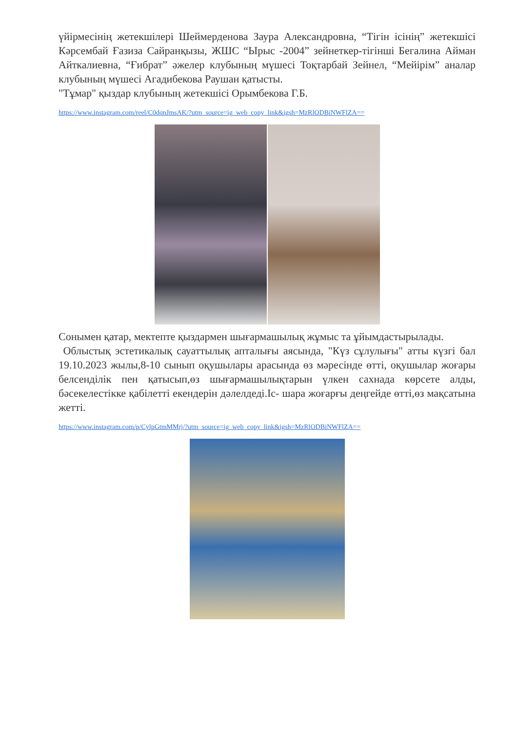үйірмесінің жетекшілері Шеймерденова Заура Александровна, “Тігін ісінің” жетекшісі Кәрсембай Ғазиза Сайранқызы, ЖШС “Ырыс -2004” зейнеткер-тігінші Бегалина Айман Айткалиевна, “Ғибрат” әжелер клубының мүшесі Тоқтарбай Зейнел, “Мейірім” аналар клубының мүшесі Агадибекова Раушан қатысты.
"Тұмар" қыздар клубының жетекшісі Орымбекова Г.Б.
https://www.instagram.com/reel/C0dqnJmsAK/?utm_source=ig_web_copy_link&igsh=MzRlODBiNWFlZA==
Сонымен қатар, мектепте қыздармен шығармашылық жұмыс та ұйымдастырылады.
Облыстық эстетикалық сауаттылық апталығы аясында, "Күз сұлулығы" атты күзгі бал 19.10.2023 жылы,8-10 сынып оқушылары арасында өз мәресінде өтті, оқушылар жоғары белсенділік пен қатысып,өз шығармашылықтарын үлкен сахнада көрсете алды, бәсекелестікке қабілетті екендерін дәлелдеді.Іс- шара жоғарғы деңгейде өтті,өз мақсатына жетті.
https://www.instagram.com/p/CylpGtmMMrj/?utm_source=ig_web_copy_link&igsh=MzRlODBiNWFlZA==